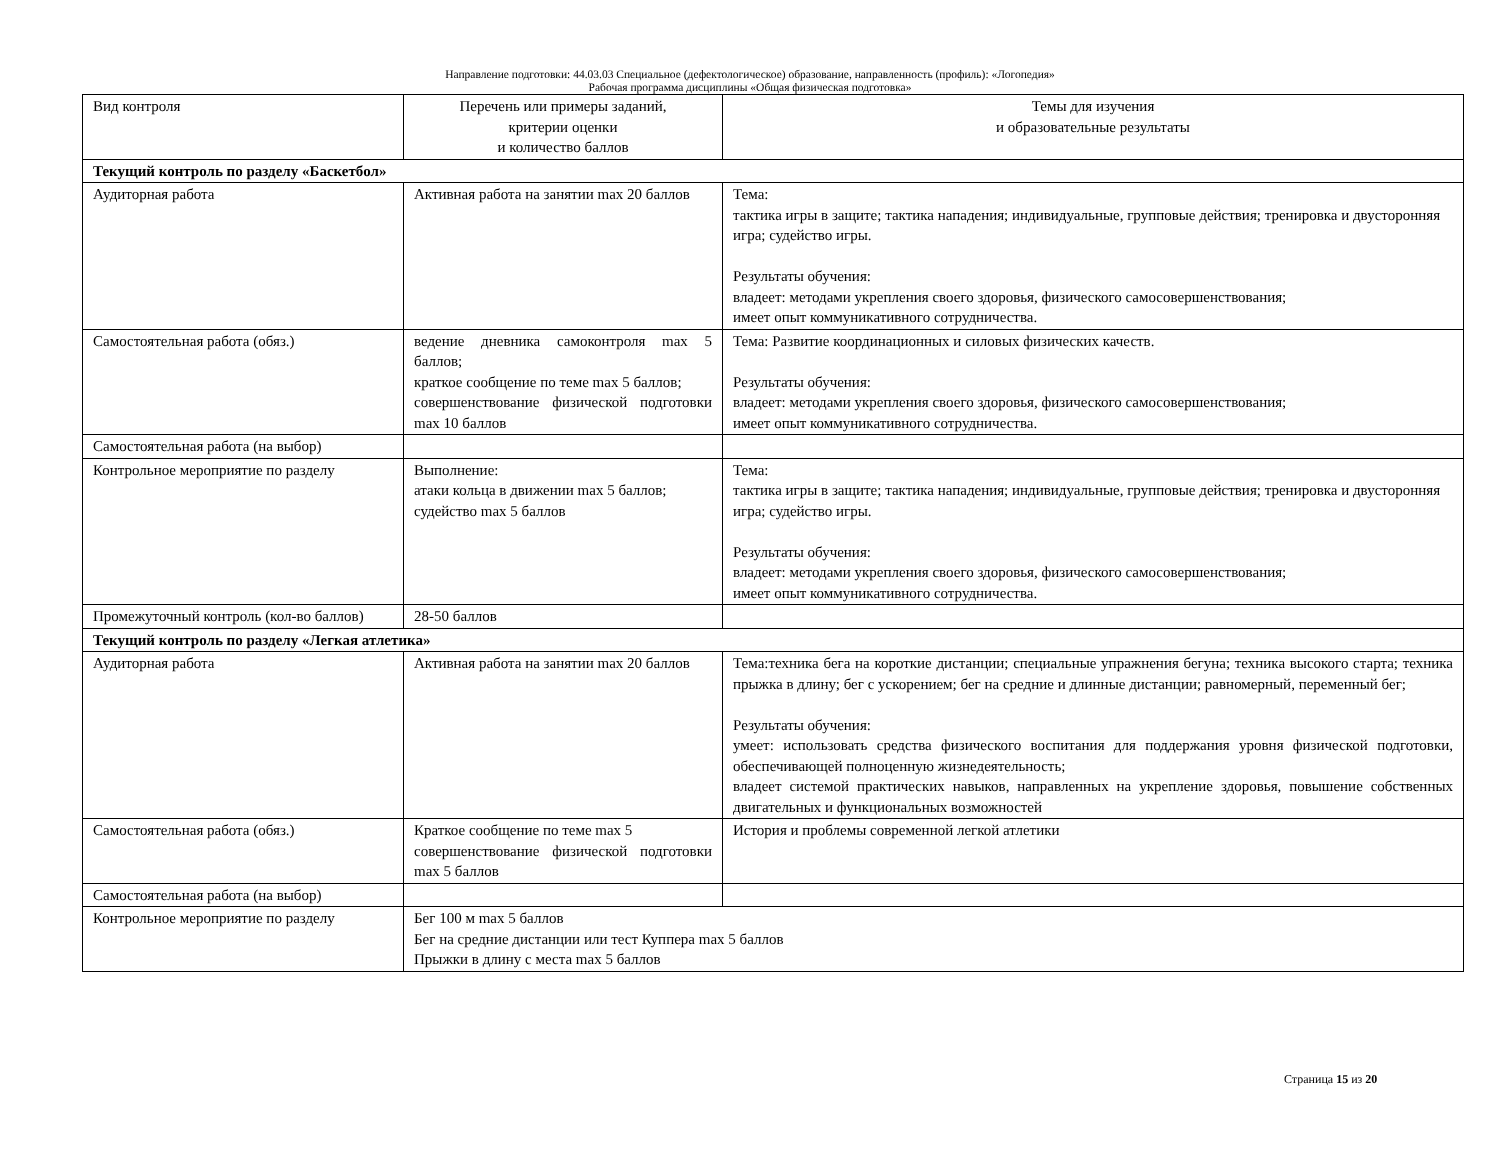Направление подготовки: 44.03.03 Специальное (дефектологическое) образование, направленность (профиль): «Логопедия»
Рабочая программа дисциплины «Общая физическая подготовка»
| Вид контроля | Перечень или примеры заданий, критерии оценки и количество баллов | Темы для изучения и образовательные результаты |
| Текущий контроль по разделу «Баскетбол» | | |
| Аудиторная работа | Активная работа на занятии max 20 баллов | Тема: тактика игры в защите; тактика нападения; индивидуальные, групповые действия; тренировка и двусторонняя игра; судейство игры. Результаты обучения: владеет: методами укрепления своего здоровья, физического самосовершенствования; имеет опыт коммуникативного сотрудничества. |
| Самостоятельная работа (обяз.) | ведение дневника самоконтроля max 5 баллов; краткое сообщение по теме max 5 баллов; совершенствование физической подготовки max 10 баллов | Тема: Развитие координационных и силовых физических качеств. Результаты обучения: владеет: методами укрепления своего здоровья, физического самосовершенствования; имеет опыт коммуникативного сотрудничества. |
| Самостоятельная работа (на выбор) | | |
| Контрольное мероприятие по разделу | Выполнение: атаки кольца в движении max 5 баллов; судейство max 5 баллов | Тема: тактика игры в защите; тактика нападения; индивидуальные, групповые действия; тренировка и двусторонняя игра; судейство игры. Результаты обучения: владеет: методами укрепления своего здоровья, физического самосовершенствования; имеет опыт коммуникативного сотрудничества. |
| Промежуточный контроль (кол-во баллов) | 28-50 баллов | |
| Текущий контроль по разделу «Легкая атлетика» | | |
| Аудиторная работа | Активная работа на занятии max 20 баллов | Тема:техника бега на короткие дистанции; специальные упражнения бегуна; техника высокого старта; техника прыжка в длину; бег с ускорением; бег на средние и длинные дистанции; равномерный, переменный бег; Результаты обучения: умеет: использовать средства физического воспитания для поддержания уровня физической подготовки, обеспечивающей полноценную жизнедеятельность; владеет системой практических навыков, направленных на укрепление здоровья, повышение собственных двигательных и функциональных возможностей |
| Самостоятельная работа (обяз.) | Краткое сообщение по теме max 5 совершенствование физической подготовки max 5 баллов | История и проблемы современной легкой атлетики |
| Самостоятельная работа (на выбор) | | |
| Контрольное мероприятие по разделу | Бег 100 м max 5 баллов Бег на средние дистанции или тест Куппера max 5 баллов Прыжки в длину с места max 5 баллов | |
Страница 15 из 20